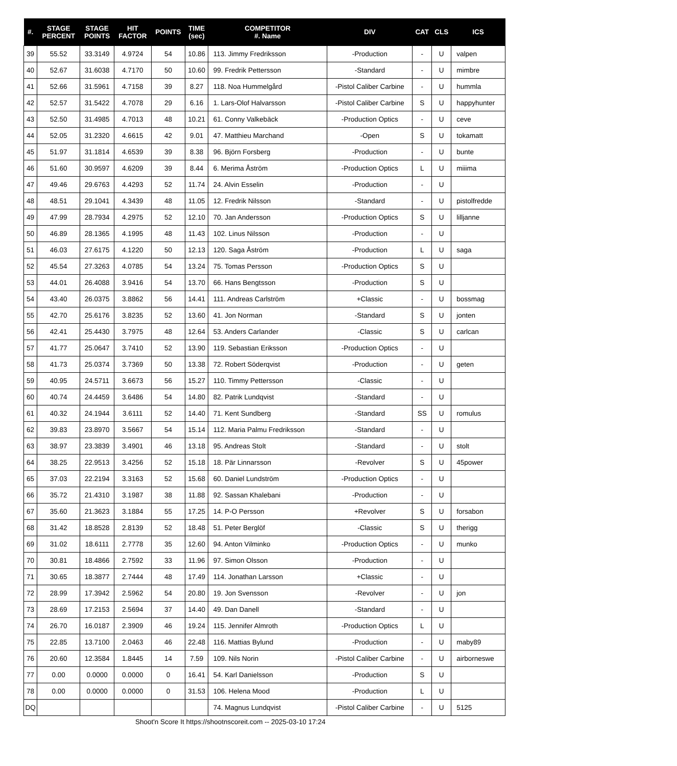| #. | STAGE PERCENT | STAGE POINTS | HIT FACTOR | POINTS | TIME (sec) | COMPETITOR #. Name | DIV | CAT | CLS | ICS |
| --- | --- | --- | --- | --- | --- | --- | --- | --- | --- | --- |
| 39 | 55.52 | 33.3149 | 4.9724 | 54 | 10.86 | 113. Jimmy Fredriksson | -Production | - | U | valpen |
| 40 | 52.67 | 31.6038 | 4.7170 | 50 | 10.60 | 99. Fredrik Pettersson | -Standard | - | U | mimbre |
| 41 | 52.66 | 31.5961 | 4.7158 | 39 | 8.27 | 118. Noa Hummelgård | -Pistol Caliber Carbine | - | U | hummla |
| 42 | 52.57 | 31.5422 | 4.7078 | 29 | 6.16 | 1. Lars-Olof Halvarsson | -Pistol Caliber Carbine | S | U | happyhunter |
| 43 | 52.50 | 31.4985 | 4.7013 | 48 | 10.21 | 61. Conny Valkebäck | -Production Optics | - | U | ceve |
| 44 | 52.05 | 31.2320 | 4.6615 | 42 | 9.01 | 47. Matthieu Marchand | -Open | S | U | tokamatt |
| 45 | 51.97 | 31.1814 | 4.6539 | 39 | 8.38 | 96. Björn Forsberg | -Production | - | U | bunte |
| 46 | 51.60 | 30.9597 | 4.6209 | 39 | 8.44 | 6. Merima Åström | -Production Optics | L | U | miiima |
| 47 | 49.46 | 29.6763 | 4.4293 | 52 | 11.74 | 24. Alvin Esselin | -Production | - | U | |
| 48 | 48.51 | 29.1041 | 4.3439 | 48 | 11.05 | 12. Fredrik Nilsson | -Standard | - | U | pistolfredde |
| 49 | 47.99 | 28.7934 | 4.2975 | 52 | 12.10 | 70. Jan Andersson | -Production Optics | S | U | lilljanne |
| 50 | 46.89 | 28.1365 | 4.1995 | 48 | 11.43 | 102. Linus Nilsson | -Production | - | U | |
| 51 | 46.03 | 27.6175 | 4.1220 | 50 | 12.13 | 120. Saga Åström | -Production | L | U | saga |
| 52 | 45.54 | 27.3263 | 4.0785 | 54 | 13.24 | 75. Tomas Persson | -Production Optics | S | U | |
| 53 | 44.01 | 26.4088 | 3.9416 | 54 | 13.70 | 66. Hans Bengtsson | -Production | S | U | |
| 54 | 43.40 | 26.0375 | 3.8862 | 56 | 14.41 | 111. Andreas Carlström | +Classic | - | U | bossmag |
| 55 | 42.70 | 25.6176 | 3.8235 | 52 | 13.60 | 41. Jon Norman | -Standard | S | U | jonten |
| 56 | 42.41 | 25.4430 | 3.7975 | 48 | 12.64 | 53. Anders Carlander | -Classic | S | U | carlcan |
| 57 | 41.77 | 25.0647 | 3.7410 | 52 | 13.90 | 119. Sebastian Eriksson | -Production Optics | - | U | |
| 58 | 41.73 | 25.0374 | 3.7369 | 50 | 13.38 | 72. Robert Söderqvist | -Production | - | U | geten |
| 59 | 40.95 | 24.5711 | 3.6673 | 56 | 15.27 | 110. Timmy Pettersson | -Classic | - | U | |
| 60 | 40.74 | 24.4459 | 3.6486 | 54 | 14.80 | 82. Patrik Lundqvist | -Standard | - | U | |
| 61 | 40.32 | 24.1944 | 3.6111 | 52 | 14.40 | 71. Kent Sundberg | -Standard | SS | U | romulus |
| 62 | 39.83 | 23.8970 | 3.5667 | 54 | 15.14 | 112. Maria Palmu Fredriksson | -Standard | - | U | |
| 63 | 38.97 | 23.3839 | 3.4901 | 46 | 13.18 | 95. Andreas Stolt | -Standard | - | U | stolt |
| 64 | 38.25 | 22.9513 | 3.4256 | 52 | 15.18 | 18. Pär Linnarsson | -Revolver | S | U | 45power |
| 65 | 37.03 | 22.2194 | 3.3163 | 52 | 15.68 | 60. Daniel Lundström | -Production Optics | - | U | |
| 66 | 35.72 | 21.4310 | 3.1987 | 38 | 11.88 | 92. Sassan Khalebani | -Production | - | U | |
| 67 | 35.60 | 21.3623 | 3.1884 | 55 | 17.25 | 14. P-O Persson | +Revolver | S | U | forsabon |
| 68 | 31.42 | 18.8528 | 2.8139 | 52 | 18.48 | 51. Peter Berglöf | -Classic | S | U | therigg |
| 69 | 31.02 | 18.6111 | 2.7778 | 35 | 12.60 | 94. Anton Vilminko | -Production Optics | - | U | munko |
| 70 | 30.81 | 18.4866 | 2.7592 | 33 | 11.96 | 97. Simon Olsson | -Production | - | U | |
| 71 | 30.65 | 18.3877 | 2.7444 | 48 | 17.49 | 114. Jonathan Larsson | +Classic | - | U | |
| 72 | 28.99 | 17.3942 | 2.5962 | 54 | 20.80 | 19. Jon Svensson | -Revolver | - | U | jon |
| 73 | 28.69 | 17.2153 | 2.5694 | 37 | 14.40 | 49. Dan Danell | -Standard | - | U | |
| 74 | 26.70 | 16.0187 | 2.3909 | 46 | 19.24 | 115. Jennifer Almroth | -Production Optics | L | U | |
| 75 | 22.85 | 13.7100 | 2.0463 | 46 | 22.48 | 116. Mattias Bylund | -Production | - | U | maby89 |
| 76 | 20.60 | 12.3584 | 1.8445 | 14 | 7.59 | 109. Nils Norin | -Pistol Caliber Carbine | - | U | airborneswe |
| 77 | 0.00 | 0.0000 | 0.0000 | 0 | 16.41 | 54. Karl Danielsson | -Production | S | U | |
| 78 | 0.00 | 0.0000 | 0.0000 | 0 | 31.53 | 106. Helena Mood | -Production | L | U | |
| DQ | | | | | | 74. Magnus Lundqvist | -Pistol Caliber Carbine | - | U | 5125 |
Shoot'n Score It https://shootnscoreit.com -- 2025-03-10 17:24